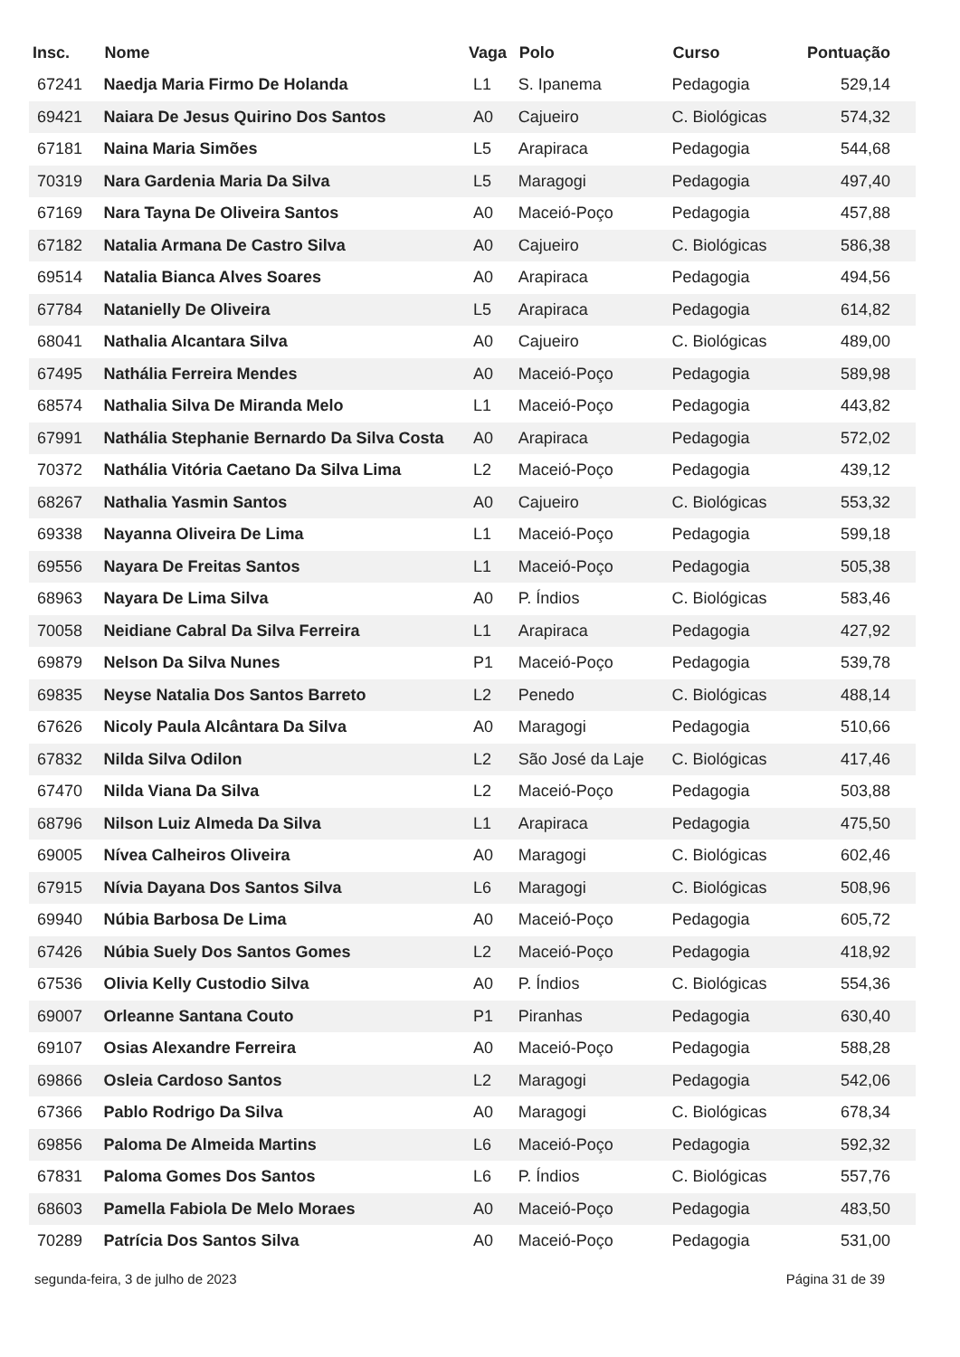| Insc. | Nome | Vaga | Polo | Curso | Pontuação |
| --- | --- | --- | --- | --- | --- |
| 67241 | Naedja Maria Firmo De Holanda | L1 | S. Ipanema | Pedagogia | 529,14 |
| 69421 | Naiara De Jesus Quirino Dos Santos | A0 | Cajueiro | C. Biológicas | 574,32 |
| 67181 | Naina Maria Simões | L5 | Arapiraca | Pedagogia | 544,68 |
| 70319 | Nara Gardenia Maria Da Silva | L5 | Maragogi | Pedagogia | 497,40 |
| 67169 | Nara Tayna De Oliveira Santos | A0 | Maceió-Poço | Pedagogia | 457,88 |
| 67182 | Natalia Armana De Castro Silva | A0 | Cajueiro | C. Biológicas | 586,38 |
| 69514 | Natalia Bianca Alves Soares | A0 | Arapiraca | Pedagogia | 494,56 |
| 67784 | Natanielly De Oliveira | L5 | Arapiraca | Pedagogia | 614,82 |
| 68041 | Nathalia Alcantara Silva | A0 | Cajueiro | C. Biológicas | 489,00 |
| 67495 | Nathália Ferreira Mendes | A0 | Maceió-Poço | Pedagogia | 589,98 |
| 68574 | Nathalia Silva De Miranda Melo | L1 | Maceió-Poço | Pedagogia | 443,82 |
| 67991 | Nathália Stephanie Bernardo Da Silva Costa | A0 | Arapiraca | Pedagogia | 572,02 |
| 70372 | Nathália Vitória Caetano Da Silva Lima | L2 | Maceió-Poço | Pedagogia | 439,12 |
| 68267 | Nathalia Yasmin Santos | A0 | Cajueiro | C. Biológicas | 553,32 |
| 69338 | Nayanna Oliveira De Lima | L1 | Maceió-Poço | Pedagogia | 599,18 |
| 69556 | Nayara De Freitas Santos | L1 | Maceió-Poço | Pedagogia | 505,38 |
| 68963 | Nayara De Lima Silva | A0 | P. Índios | C. Biológicas | 583,46 |
| 70058 | Neidiane Cabral Da Silva Ferreira | L1 | Arapiraca | Pedagogia | 427,92 |
| 69879 | Nelson Da Silva Nunes | P1 | Maceió-Poço | Pedagogia | 539,78 |
| 69835 | Neyse Natalia Dos Santos Barreto | L2 | Penedo | C. Biológicas | 488,14 |
| 67626 | Nicoly Paula Alcântara Da Silva | A0 | Maragogi | Pedagogia | 510,66 |
| 67832 | Nilda Silva Odilon | L2 | São José da Laje | C. Biológicas | 417,46 |
| 67470 | Nilda Viana Da Silva | L2 | Maceió-Poço | Pedagogia | 503,88 |
| 68796 | Nilson Luiz Almeda Da Silva | L1 | Arapiraca | Pedagogia | 475,50 |
| 69005 | Nívea Calheiros Oliveira | A0 | Maragogi | C. Biológicas | 602,46 |
| 67915 | Nívia Dayana Dos Santos Silva | L6 | Maragogi | C. Biológicas | 508,96 |
| 69940 | Núbia Barbosa De Lima | A0 | Maceió-Poço | Pedagogia | 605,72 |
| 67426 | Núbia Suely Dos Santos Gomes | L2 | Maceió-Poço | Pedagogia | 418,92 |
| 67536 | Olivia Kelly Custodio Silva | A0 | P. Índios | C. Biológicas | 554,36 |
| 69007 | Orleanne Santana Couto | P1 | Piranhas | Pedagogia | 630,40 |
| 69107 | Osias Alexandre Ferreira | A0 | Maceió-Poço | Pedagogia | 588,28 |
| 69866 | Osleia Cardoso Santos | L2 | Maragogi | Pedagogia | 542,06 |
| 67366 | Pablo Rodrigo Da Silva | A0 | Maragogi | C. Biológicas | 678,34 |
| 69856 | Paloma De Almeida Martins | L6 | Maceió-Poço | Pedagogia | 592,32 |
| 67831 | Paloma Gomes Dos Santos | L6 | P. Índios | C. Biológicas | 557,76 |
| 68603 | Pamella Fabiola De Melo Moraes | A0 | Maceió-Poço | Pedagogia | 483,50 |
| 70289 | Patrícia Dos Santos Silva | A0 | Maceió-Poço | Pedagogia | 531,00 |
segunda-feira, 3 de julho de 2023 Página 31 de 39